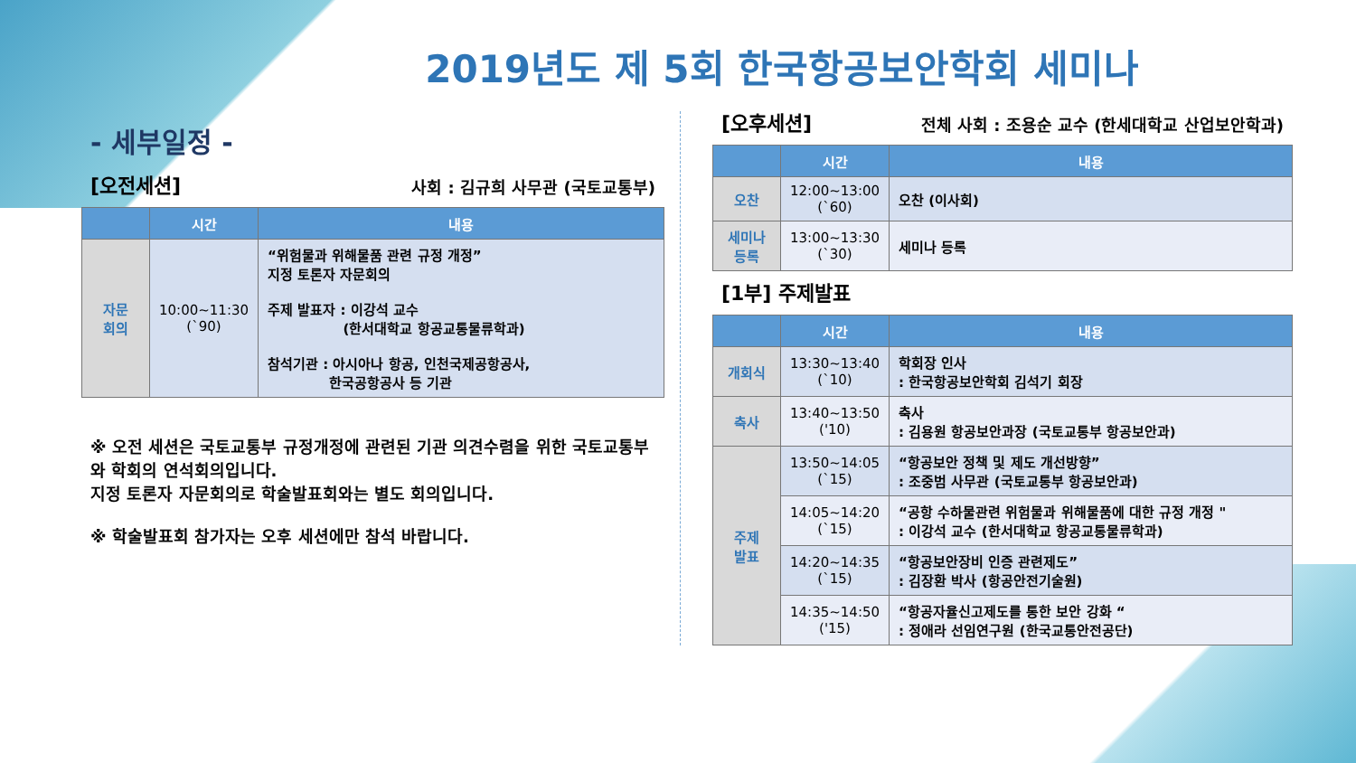2019년도 제 5회 한국항공보안학회 세미나
- 세부일정 -
[오전세션] 사회 : 김규희 사무관 (국토교통부)
| | 시간 | 내용 |
| --- | --- | --- |
| 자문 회의 | 10:00~11:30 (`90) | “위험물과 위해물품 관련 규정 개정” 지정 토론자 자문회의 주제 발표자 : 이강석 교수 (한서대학교 항공교통물류학과) 참석기관 : 아시아나 항공, 인천국제공항공사, 한국공항공사 등 기관 |
※ 오전 세션은 국토교통부 규정개정에 관련된 기관 의견수렴을 위한 국토교통부와 학회의 연석회의입니다.
지정 토론자 자문회의로 학술발표회와는 별도 회의입니다.
※ 학술발표회 참가자는 오후 세션에만 참석 바랍니다.
[오후세션] 전체 사회 : 조용순 교수 (한세대학교 산업보안학과)
| | 시간 | 내용 |
| --- | --- | --- |
| 오찬 | 12:00~13:00 (`60) | 오찬 (이사회) |
| 세미나 등록 | 13:00~13:30 (`30) | 세미나 등록 |
[1부] 주제발표
| | 시간 | 내용 |
| --- | --- | --- |
| 개회식 | 13:30~13:40 (`10) | 학회장 인사 : 한국항공보안학회 김석기 회장 |
| 축사 | 13:40~13:50 ('10) | 축사 : 김용원 항공보안과장 (국토교통부 항공보안과) |
| 주제 발표 | 13:50~14:05 (`15) | “항공보안 정책 및 제도 개선방향” : 조중범 사무관 (국토교통부 항공보안과) |
| | 14:05~14:20 (`15) | “공항 수하물관련 위험물과 위해물품에 대한 규정 개정 " : 이강석 교수 (한서대학교 항공교통물류학과) |
| | 14:20~14:35 (`15) | “항공보안장비 인증 관련제도” : 김장환 박사 (항공안전기술원) |
| | 14:35~14:50 ('15) | “항공자율신고제도를 통한 보안 강화 “ : 정애라 선임연구원 (한국교통안전공단) |